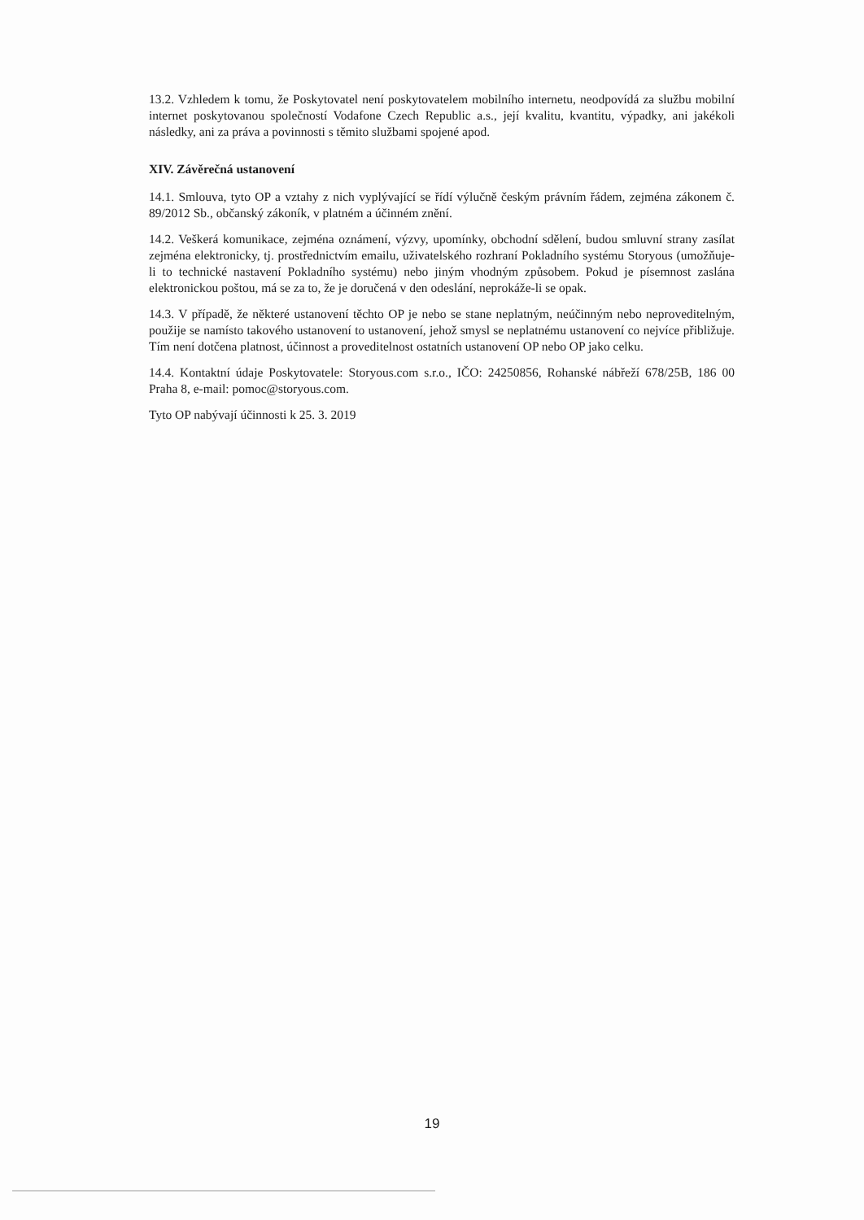13.2. Vzhledem k tomu, že Poskytovatel není poskytovatelem mobilního internetu, neodpovídá za službu mobilní internet poskytovanou společností Vodafone Czech Republic a.s., její kvalitu, kvantitu, výpadky, ani jakékoli následky, ani za práva a povinnosti s těmito službami spojené apod.
XIV. Závěrečná ustanovení
14.1. Smlouva, tyto OP a vztahy z nich vyplývající se řídí výlučně českým právním řádem, zejména zákonem č. 89/2012 Sb., občanský zákoník, v platném a účinném znění.
14.2. Veškerá komunikace, zejména oznámení, výzvy, upomínky, obchodní sdělení, budou smluvní strany zasílat zejména elektronicky, tj. prostřednictvím emailu, uživatelského rozhraní Pokladního systému Storyous (umožňuje-li to technické nastavení Pokladního systému) nebo jiným vhodným způsobem. Pokud je písemnost zaslána elektronickou poštou, má se za to, že je doručená v den odeslání, neprokáže-li se opak.
14.3. V případě, že některé ustanovení těchto OP je nebo se stane neplatným, neúčinným nebo neproveditelným, použije se namísto takového ustanovení to ustanovení, jehož smysl se neplatnému ustanovení co nejvíce přibližuje. Tím není dotčena platnost, účinnost a proveditelnost ostatních ustanovení OP nebo OP jako celku.
14.4. Kontaktní údaje Poskytovatele: Storyous.com s.r.o., IČO: 24250856, Rohanské nábřeží 678/25B, 186 00 Praha 8, e-mail: pomoc@storyous.com.
Tyto OP nabývají účinnosti k 25. 3. 2019
19